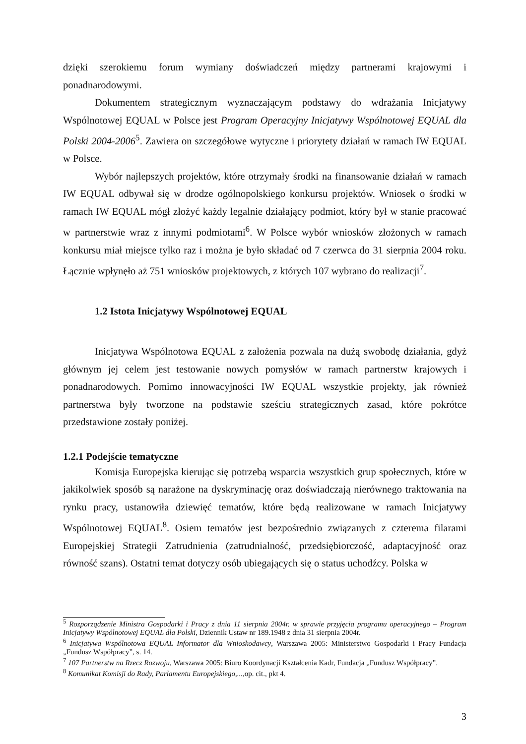dzięki szerokiemu forum wymiany doświadczeń między partnerami krajowymi i ponadnarodowymi.
Dokumentem strategicznym wyznaczającym podstawy do wdrażania Inicjatywy Wspólnotowej EQUAL w Polsce jest Program Operacyjny Inicjatywy Wspólnotowej EQUAL dla Polski 2004-2006<sup>5</sup>. Zawiera on szczegółowe wytyczne i priorytety działań w ramach IW EQUAL w Polsce.
Wybór najlepszych projektów, które otrzymały środki na finansowanie działań w ramach IW EQUAL odbywał się w drodze ogólnopolskiego konkursu projektów. Wniosek o środki w ramach IW EQUAL mógł złożyć każdy legalnie działający podmiot, który był w stanie pracować w partnerstwie wraz z innymi podmiotami<sup>6</sup>. W Polsce wybór wniosków złożonych w ramach konkursu miał miejsce tylko raz i można je było składać od 7 czerwca do 31 sierpnia 2004 roku. Łącznie wpłynęło aż 751 wniosków projektowych, z których 107 wybrano do realizacji<sup>7</sup>.
1.2 Istota Inicjatywy Wspólnotowej EQUAL
Inicjatywa Wspólnotowa EQUAL z założenia pozwala na dużą swobodę działania, gdyż głównym jej celem jest testowanie nowych pomysłów w ramach partnerstw krajowych i ponadnarodowych. Pomimo innowacyjności IW EQUAL wszystkie projekty, jak również partnerstwa były tworzone na podstawie sześciu strategicznych zasad, które pokrótce przedstawione zostały poniżej.
1.2.1 Podejście tematyczne
Komisja Europejska kierując się potrzebą wsparcia wszystkich grup społecznych, które w jakikolwiek sposób są narażone na dyskryminację oraz doświadczają nierównego traktowania na rynku pracy, ustanowiła dziewięć tematów, które będą realizowane w ramach Inicjatywy Wspólnotowej EQUAL<sup>8</sup>. Osiem tematów jest bezpośrednio związanych z czterema filarami Europejskiej Strategii Zatrudnienia (zatrudnialność, przedsiębiorczość, adaptacyjność oraz równość szans). Ostatni temat dotyczy osób ubiegających się o status uchodźcy. Polska w
<sup>5</sup> Rozporządzenie Ministra Gospodarki i Pracy z dnia 11 sierpnia 2004r. w sprawie przyjęcia programu operacyjnego – Program Inicjatywy Wspólnotowej EQUAL dla Polski, Dziennik Ustaw nr 189.1948 z dnia 31 sierpnia 2004r.
<sup>6</sup> Inicjatywa Wspólnotowa EQUAL Informator dla Wnioskodawcy, Warszawa 2005: Ministerstwo Gospodarki i Pracy Fundacja „Fundusz Współpracy”, s. 14.
<sup>7</sup> 107 Partnerstw na Rzecz Rozwoju, Warszawa 2005: Biuro Koordynacji Kształcenia Kadr, Fundacja „Fundusz Współpracy”.
<sup>8</sup> Komunikat Komisji do Rady, Parlamentu Europejskiego,...,op. cit., pkt 4.
3